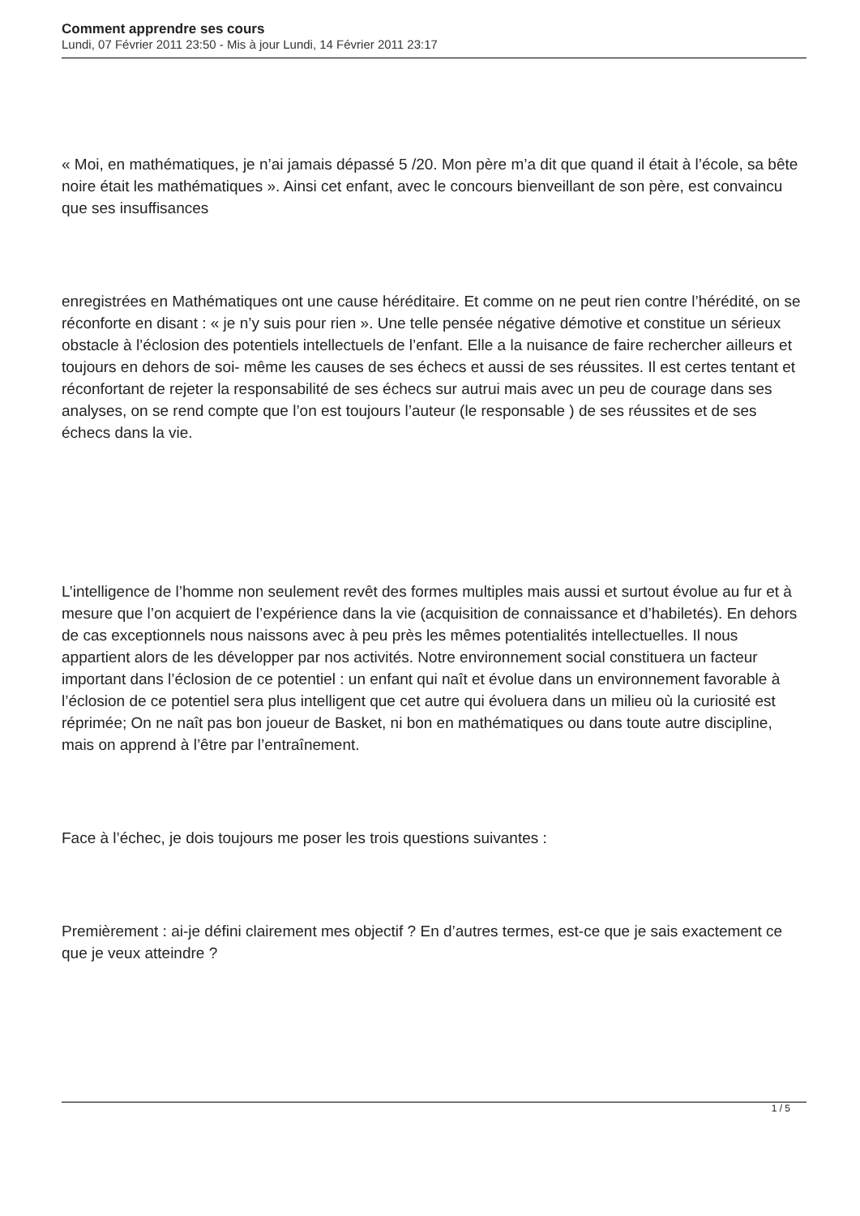Comment apprendre ses cours
Lundi, 07 Février 2011 23:50 - Mis à jour Lundi, 14 Février 2011 23:17
« Moi, en mathématiques, je n’ai jamais dépassé 5 /20. Mon père m’a dit que quand il était à l’école, sa bête noire était les mathématiques ». Ainsi cet enfant, avec le concours bienveillant de son père, est convaincu que ses insuffisances
enregistrées en Mathématiques ont une cause héréditaire. Et comme on ne peut rien contre l’hérédité, on se réconforte en disant : « je n’y suis pour rien ». Une telle pensée négative démotive et constitue un sérieux obstacle à l’éclosion des potentiels intellectuels de l’enfant. Elle a la nuisance de faire rechercher ailleurs et toujours en dehors de soi- même les causes de ses échecs et aussi de ses réussites. Il est certes tentant et réconfortant de rejeter la responsabilité de ses échecs sur autrui mais avec un peu de courage dans ses analyses, on se rend compte que l’on est toujours l’auteur (le responsable ) de ses réussites et de ses échecs dans la vie.
L’intelligence de l’homme non seulement revêt des formes multiples mais aussi et surtout évolue au fur et à mesure que l’on acquiert de l’expérience dans la vie (acquisition de connaissance et d’habiletés). En dehors de cas exceptionnels nous naissons avec à peu près les mêmes potentialités intellectuelles. Il nous appartient alors de les développer par nos activités. Notre environnement social constituera un facteur important dans l’éclosion de ce potentiel : un enfant qui naît et évolue dans un environnement favorable à l’éclosion de ce potentiel sera plus intelligent que cet autre qui évoluera dans un milieu où la curiosité est réprimée; On ne naît pas bon joueur de Basket, ni bon en mathématiques ou dans toute autre discipline, mais on apprend à l’être par l’entraînement.
Face à l’échec, je dois toujours me poser les trois questions suivantes :
Premièrement : ai-je défini clairement mes objectif ? En d’autres termes, est-ce que je sais exactement ce que je veux atteindre ?
1 / 5